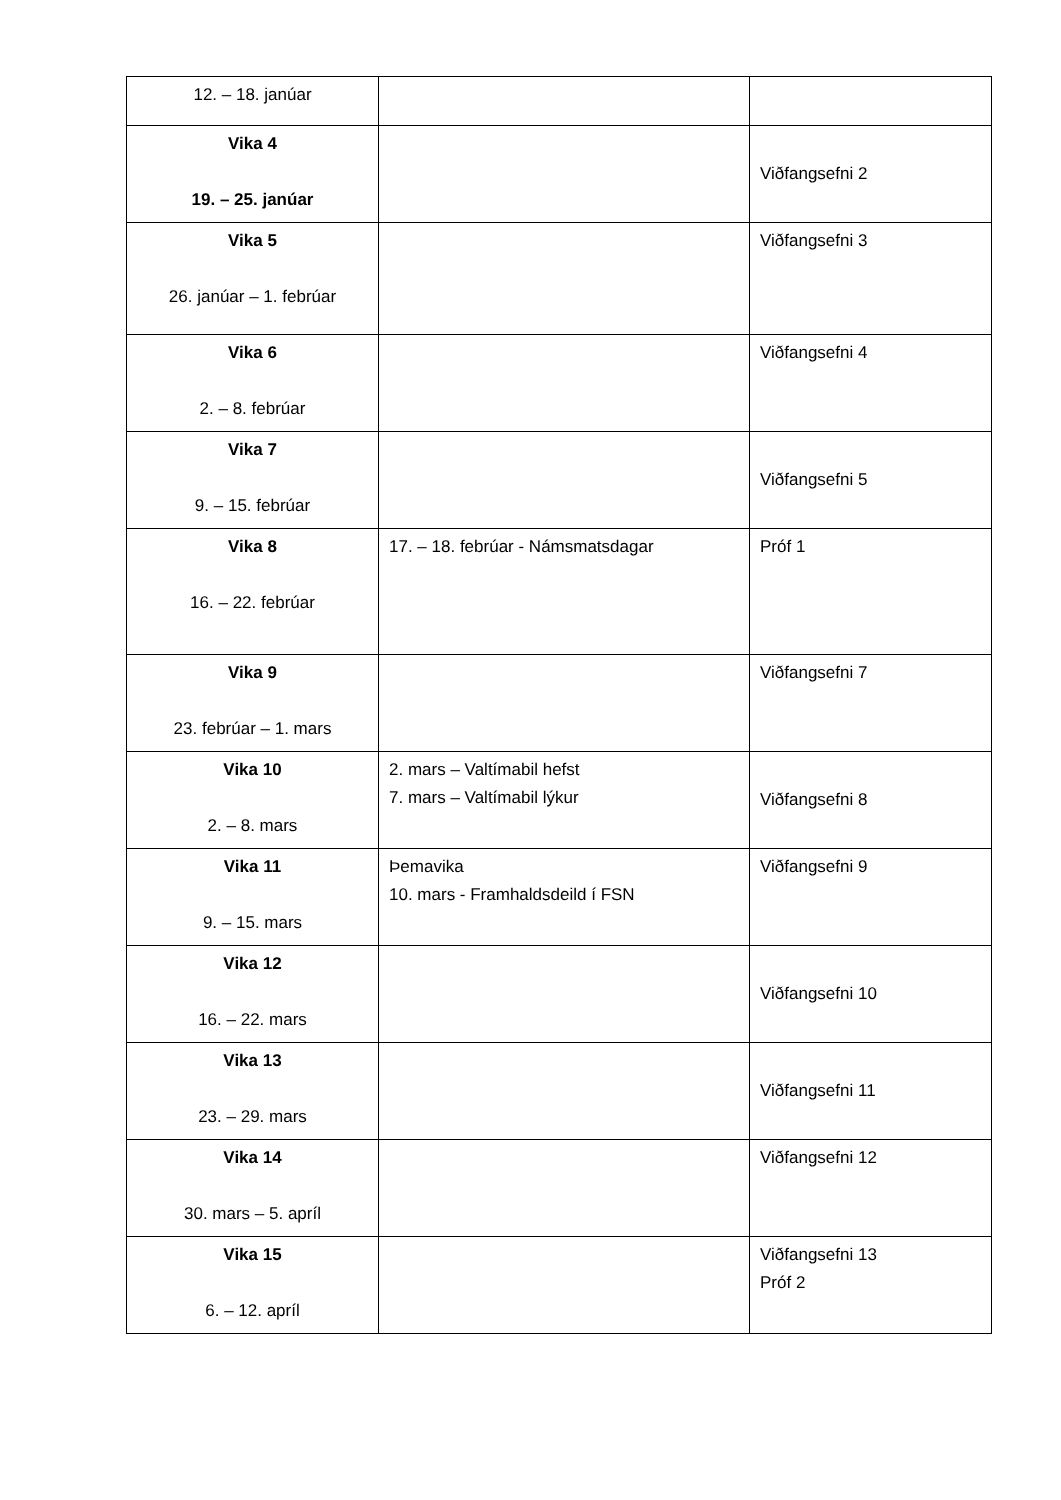| 12. – 18. janúar | | |
| Vika 4 19. – 25. janúar | | Viðfangsefni 2 |
| Vika 5 26. janúar – 1. febrúar | | Viðfangsefni 3 |
| Vika 6 2. – 8. febrúar | | Viðfangsefni 4 |
| Vika 7 9. – 15. febrúar | | Viðfangsefni 5 |
| Vika 8 16. – 22. febrúar | 17. – 18. febrúar - Námsmatsdagar | Próf 1 |
| Vika 9 23. febrúar – 1. mars | | Viðfangsefni 7 |
| Vika 10 2. – 8. mars | 2. mars – Valtímabil hefst 7. mars – Valtímabil lýkur | Viðfangsefni 8 |
| Vika 11 9. – 15. mars | Þemavika 10. mars - Framhaldsdeild í FSN | Viðfangsefni 9 |
| Vika 12 16. – 22. mars | | Viðfangsefni 10 |
| Vika 13 23. – 29. mars | | Viðfangsefni 11 |
| Vika 14 30. mars – 5. apríl | | Viðfangsefni 12 |
| Vika 15 6. – 12. apríl | | Viðfangsefni 13 Próf 2 |